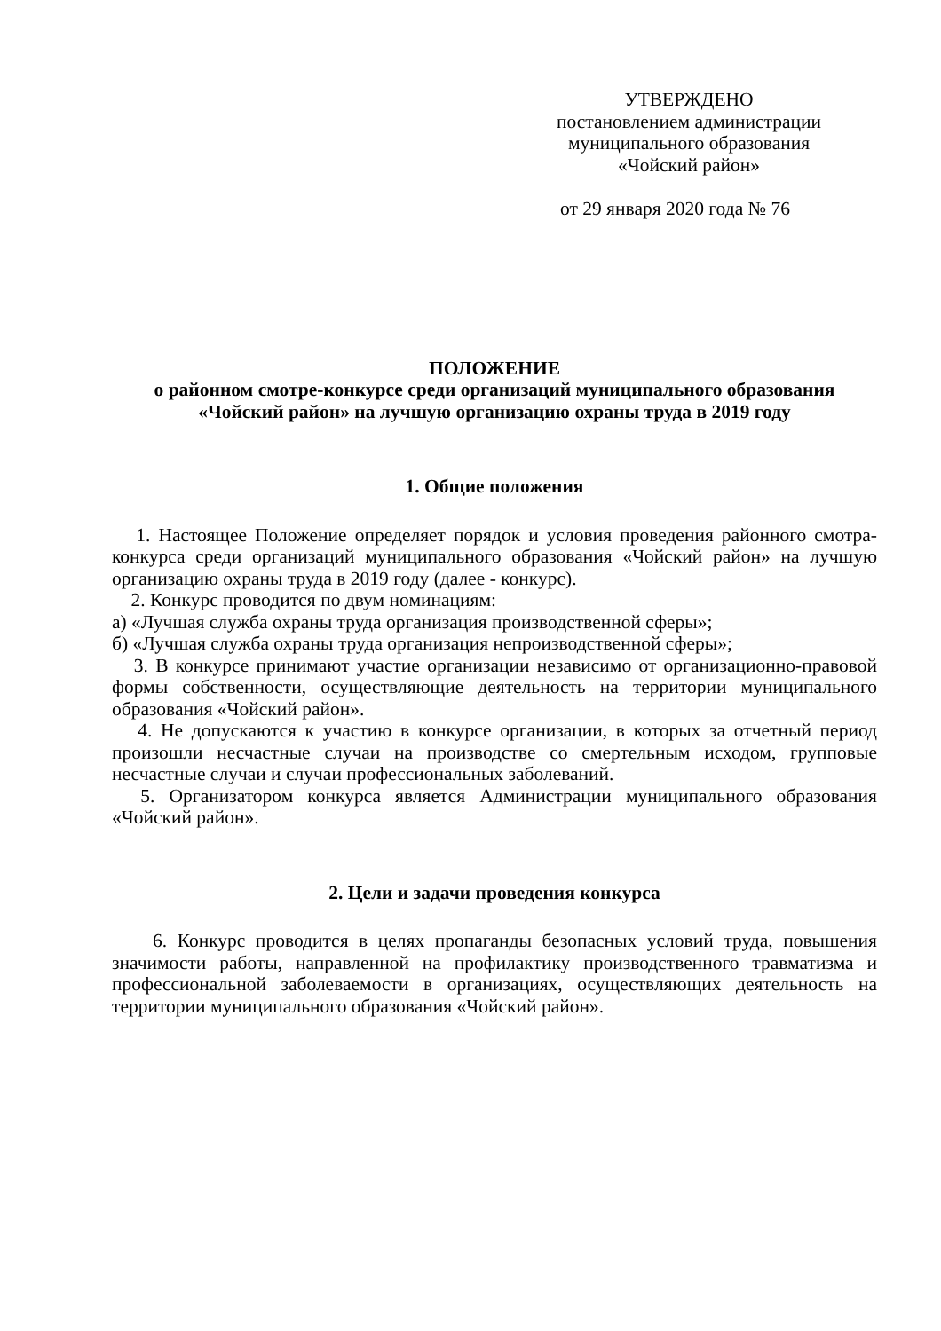УТВЕРЖДЕНО
постановлением администрации
муниципального образования
«Чойский район»
от 29 января 2020 года № 76
ПОЛОЖЕНИЕ
о районном смотре-конкурсе среди организаций муниципального образования «Чойский район» на лучшую организацию охраны труда в 2019 году
1. Общие положения
1. Настоящее Положение определяет порядок и условия проведения районного смотра-конкурса среди организаций муниципального образования «Чойский район» на лучшую организацию охраны труда в 2019 году (далее - конкурс).
2. Конкурс проводится по двум номинациям:
а) «Лучшая служба охраны труда организация производственной сферы»;
б) «Лучшая служба охраны труда организация непроизводственной сферы»;
3. В конкурсе принимают участие организации независимо от организационно-правовой формы собственности, осуществляющие деятельность на территории муниципального образования «Чойский район».
4. Не допускаются к участию в конкурсе организации, в которых за отчетный период произошли несчастные случаи на производстве со смертельным исходом, групповые несчастные случаи и случаи профессиональных заболеваний.
5. Организатором конкурса является Администрации муниципального образования «Чойский район».
2. Цели и задачи проведения конкурса
6. Конкурс проводится в целях пропаганды безопасных условий труда, повышения значимости работы, направленной на профилактику производственного травматизма и профессиональной заболеваемости в организациях, осуществляющих деятельность на территории муниципального образования «Чойский район».